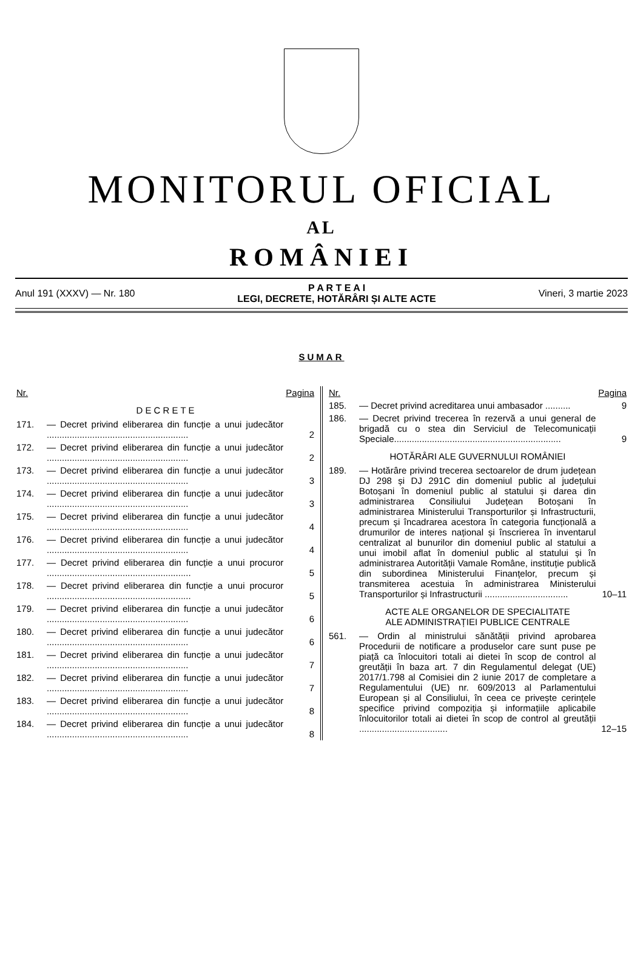MONITORUL OFICIAL
AL
ROMÂNIEI
Anul 191 (XXXV) — Nr. 180 P A R T E A I
LEGI, DECRETE, HOTĂRÂRI ȘI ALTE ACTE Vineri, 3 martie 2023
SUMAR
| Nr. | | Pagina |
| --- | --- | --- |
| D E C R E T E | | |
| 171. | — Decret privind eliberarea din funcție a unui judecător ........................................................ | 2 |
| 172. | — Decret privind eliberarea din funcție a unui judecător ........................................................ | 2 |
| 173. | — Decret privind eliberarea din funcție a unui judecător ........................................................ | 3 |
| 174. | — Decret privind eliberarea din funcție a unui judecător ........................................................ | 3 |
| 175. | — Decret privind eliberarea din funcție a unui judecător ........................................................ | 4 |
| 176. | — Decret privind eliberarea din funcție a unui judecător ........................................................ | 4 |
| 177. | — Decret privind eliberarea din funcție a unui procuror ......................................................... | 5 |
| 178. | — Decret privind eliberarea din funcție a unui procuror ......................................................... | 5 |
| 179. | — Decret privind eliberarea din funcție a unui judecător ........................................................ | 6 |
| 180. | — Decret privind eliberarea din funcție a unui judecător ........................................................ | 6 |
| 181. | — Decret privind eliberarea din funcție a unui judecător ........................................................ | 7 |
| 182. | — Decret privind eliberarea din funcție a unui judecător ........................................................ | 7 |
| 183. | — Decret privind eliberarea din funcție a unui judecător ........................................................ | 8 |
| 184. | — Decret privind eliberarea din funcție a unui judecător ........................................................ | 8 |
| Nr. | | Pagina |
| --- | --- | --- |
| 185. | — Decret privind acreditarea unui ambasador .......... | 9 |
| 186. | — Decret privind trecerea în rezervă a unui general de brigadă cu o stea din Serviciul de Telecomunicații Speciale.................................................................. | 9 |
| HOTĂRÂRI ALE GUVERNULUI ROMÂNIEI | | |
| 189. | — Hotărâre privind trecerea sectoarelor de drum județean DJ 298 și DJ 291C din domeniul public al județului Botoșani în domeniul public al statului și darea din administrarea Consiliului Județean Botoșani în administrarea Ministerului Transporturilor și Infrastructurii, precum și încadrarea acestora în categoria funcțională a drumurilor de interes național și înscrierea în inventarul centralizat al bunurilor din domeniul public al statului a unui imobil aflat în domeniul public al statului și în administrarea Autorității Vamale Române, instituție publică din subordinea Ministerului Finanțelor, precum și transmiterea acestuia în administrarea Ministerului Transporturilor și Infrastructurii ................................. | 10–11 |
| ACTE ALE ORGANELOR DE SPECIALITATE ALE ADMINISTRAȚIEI PUBLICE CENTRALE | | |
| 561. | — Ordin al ministrului sănătății privind aprobarea Procedurii de notificare a produselor care sunt puse pe piață ca înlocuitori totali ai dietei în scop de control al greutății în baza art. 7 din Regulamentul delegat (UE) 2017/1.798 al Comisiei din 2 iunie 2017 de completare a Regulamentului (UE) nr. 609/2013 al Parlamentului European și al Consiliului, în ceea ce privește cerințele specifice privind compoziția și informațiile aplicabile înlocuitorilor totali ai dietei în scop de control al greutății ................................... | 12–15 |